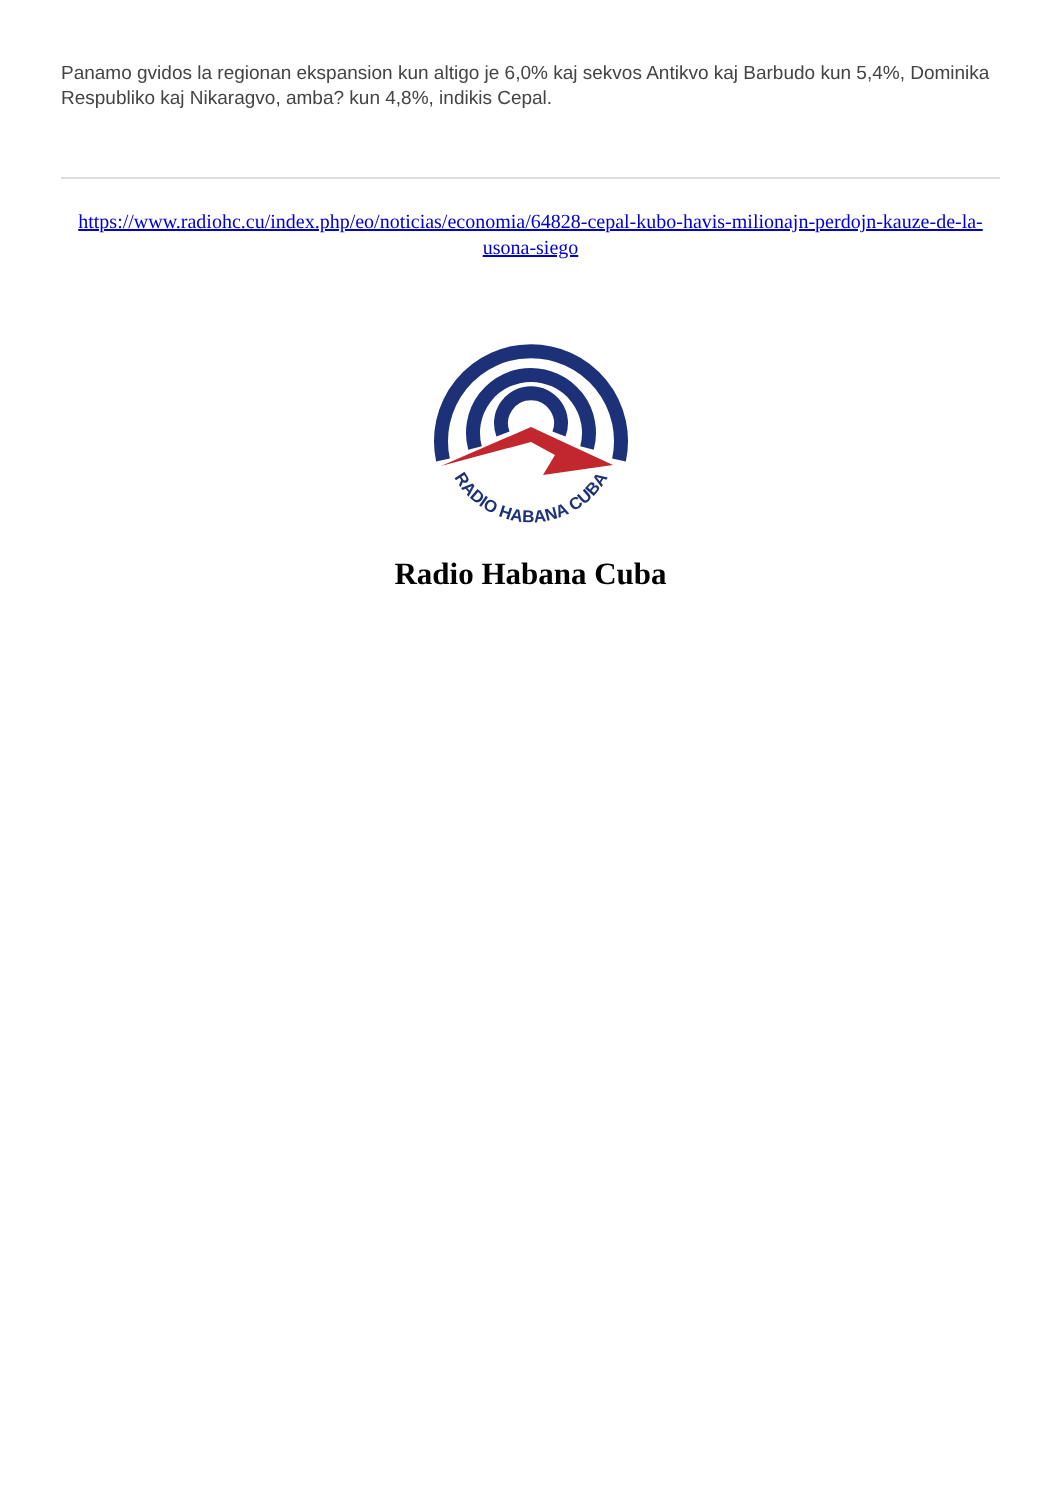Panamo gvidos la regionan ekspansion kun altigo je 6,0% kaj sekvos Antikvo kaj Barbudo kun 5,4%, Dominika Respubliko kaj Nikaragvo, amba? kun 4,8%, indikis Cepal.
https://www.radiohc.cu/index.php/eo/noticias/economia/64828-cepal-kubo-havis-milionajn-perdojn-kauze-de-la-usona-siego
RADIO HABANA CUBA
Radio Habana Cuba